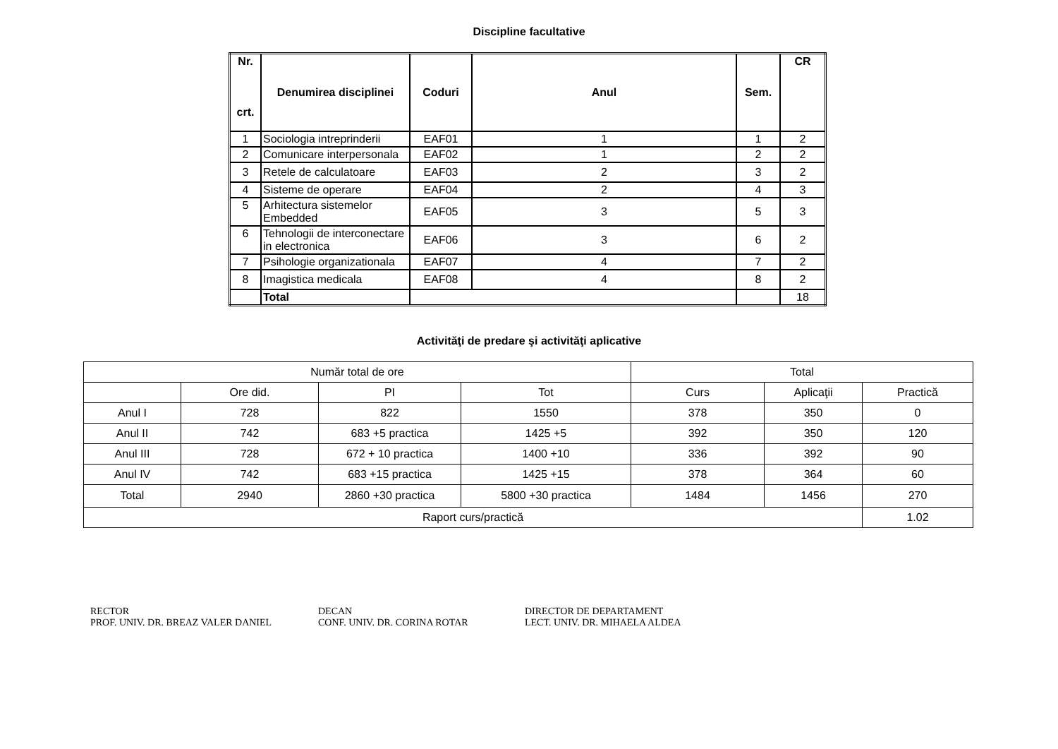Discipline facultative
| Nr. crt. | Denumirea disciplinei | Coduri | Anul | Sem. | CR |
| --- | --- | --- | --- | --- | --- |
| 1 | Sociologia intreprinderii | EAF01 | 1 | 1 | 2 |
| 2 | Comunicare interpersonala | EAF02 | 1 | 2 | 2 |
| 3 | Retele de calculatoare | EAF03 | 2 | 3 | 2 |
| 4 | Sisteme de operare | EAF04 | 2 | 4 | 3 |
| 5 | Arhitectura sistemelor Embedded | EAF05 | 3 | 5 | 3 |
| 6 | Tehnologii de interconectare in electronica | EAF06 | 3 | 6 | 2 |
| 7 | Psihologie organizationala | EAF07 | 4 | 7 | 2 |
| 8 | Imagistica medicala | EAF08 | 4 | 8 | 2 |
| | Total | | | | 18 |
Activităţi de predare şi activităţi aplicative
| Număr total de ore | | | | Total | | |
| | Ore did. | PI | Tot | Curs | Aplicaţii | Practică |
| Anul I | 728 | 822 | 1550 | 378 | 350 | 0 |
| Anul II | 742 | 683 +5 practica | 1425 +5 | 392 | 350 | 120 |
| Anul III | 728 | 672 + 10 practica | 1400 +10 | 336 | 392 | 90 |
| Anul IV | 742 | 683 +15 practica | 1425 +15 | 378 | 364 | 60 |
| Total | 2940 | 2860 +30 practica | 5800 +30 practica | 1484 | 1456 | 270 |
| Raport curs/practică | | | | | | 1.02 |
RECTOR
PROF. UNIV. DR. BREAZ VALER DANIEL
DECAN
CONF. UNIV. DR. CORINA ROTAR
DIRECTOR DE DEPARTAMENT
LECT. UNIV. DR. MIHAELA ALDEA